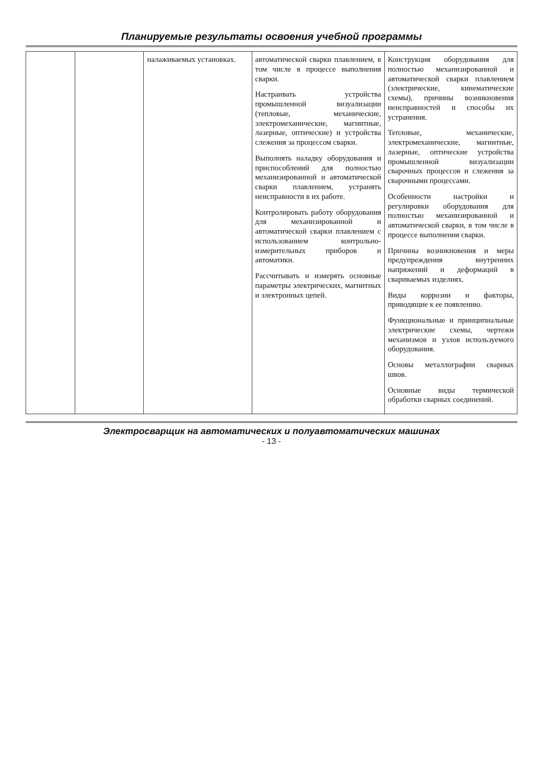Планируемые результаты освоения учебной программы
| | | налаживаемых установках. | автоматической сварки плавлением, в том числе в процессе выполнения сварки. Настраивать устройства промышленной визуализации (тепловые, механические, электромеханические, магнитные, лазерные, оптические) и устройства слежения за процессом сварки. Выполнять наладку оборудования и приспособлений для полностью механизированной и автоматической сварки плавлением, устранять неисправности в их работе. Контролировать работу оборудования для механизированной и автоматической сварки плавлением с использованием контрольно-измерительных приборов и автоматики. Рассчитывать и измерять основные параметры электрических, магнитных и электронных цепей. | Конструкция оборудования для полностью механизированной и автоматической сварки плавлением (электрические, кинематические схемы), причины возникновения неисправностей и способы их устранения. Тепловые, механические, электромеханические, магнитные, лазерные, оптические устройства промышленной визуализации сварочных процессов и слежения за сварочными процессами. Особенности настройки и регулировки оборудования для полностью механизированной и автоматической сварки, в том числе в процессе выполнения сварки. Причины возникновения и меры предупреждения внутренних напряжений и деформаций в свариваемых изделиях. Виды коррозии и факторы, приводящие к ее появлению. Функциональные и принципиальные электрические схемы, чертежи механизмов и узлов используемого оборудования. Основы металлографии сварных швов. Основные виды термической обработки сварных соединений. |
Электросварщик на автоматических и полуавтоматических машинах
- 13 -